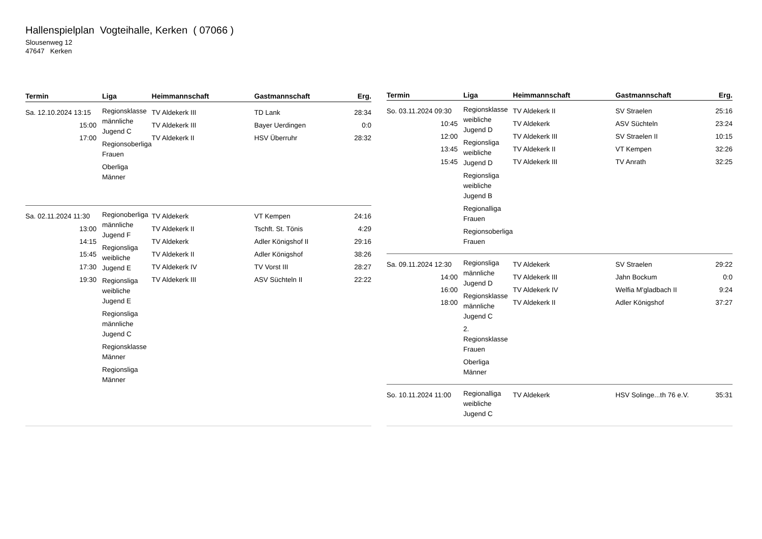Hallenspielplan Vogteihalle, Kerken ( 07066 )
Slousenweg 12
47647 Kerken
| Termin | Liga | Heimmannschaft | Gastmannschaft | Erg. |
| --- | --- | --- | --- | --- |
| Sa. 12.10.2024 13:15 15:00 17:00 | Regionsklasse männliche Jugend C Regionsoberliga Frauen Oberliga Männer | TV Aldekerk III TV Aldekerk III TV Aldekerk II | TD Lank Bayer Uerdingen HSV Überruhr | 28:34 0:0 28:32 |
| Sa. 02.11.2024 11:30 13:00 14:15 15:45 17:30 19:30 | Regionoberliga männliche Jugend F Regionsliga weibliche Jugend E Regionsliga weibliche Jugend E Regionsliga männliche Jugend C Regionsklasse Männer Regionsliga Männer | TV Aldekerk TV Aldekerk II TV Aldekerk TV Aldekerk II TV Aldekerk IV TV Aldekerk III | VT Kempen Tschft. St. Tönis Adler Königshof II Adler Königshof TV Vorst III ASV Süchteln II | 24:16 4:29 29:16 38:26 28:27 22:22 |
| Termin | Liga | Heimmannschaft | Gastmannschaft | Erg. |
| --- | --- | --- | --- | --- |
| So. 03.11.2024 09:30 10:45 12:00 13:45 15:45 | Regionsklasse weibliche Jugend D Regionsliga weibliche Jugend D Regionsliga weibliche Jugend B Regionalliga Frauen Regionsoberliga Frauen | TV Aldekerk II TV Aldekerk TV Aldekerk III TV Aldekerk II TV Aldekerk III | SV Straelen ASV Süchteln SV Straelen II VT Kempen TV Anrath | 25:16 23:24 10:15 32:26 32:25 |
| Sa. 09.11.2024 12:30 14:00 16:00 18:00 | Regionsliga männliche Jugend D Regionsklasse männliche Jugend C 2. Regionsklasse Frauen Oberliga Männer | TV Aldekerk TV Aldekerk III TV Aldekerk IV TV Aldekerk II | SV Straelen Jahn Bockum Welfia M'gladbach II Adler Königshof | 29:22 0:0 9:24 37:27 |
| So. 10.11.2024 11:00 | Regionalliga weibliche Jugend C | TV Aldekerk | HSV Solinge...th 76 e.V. | 35:31 |